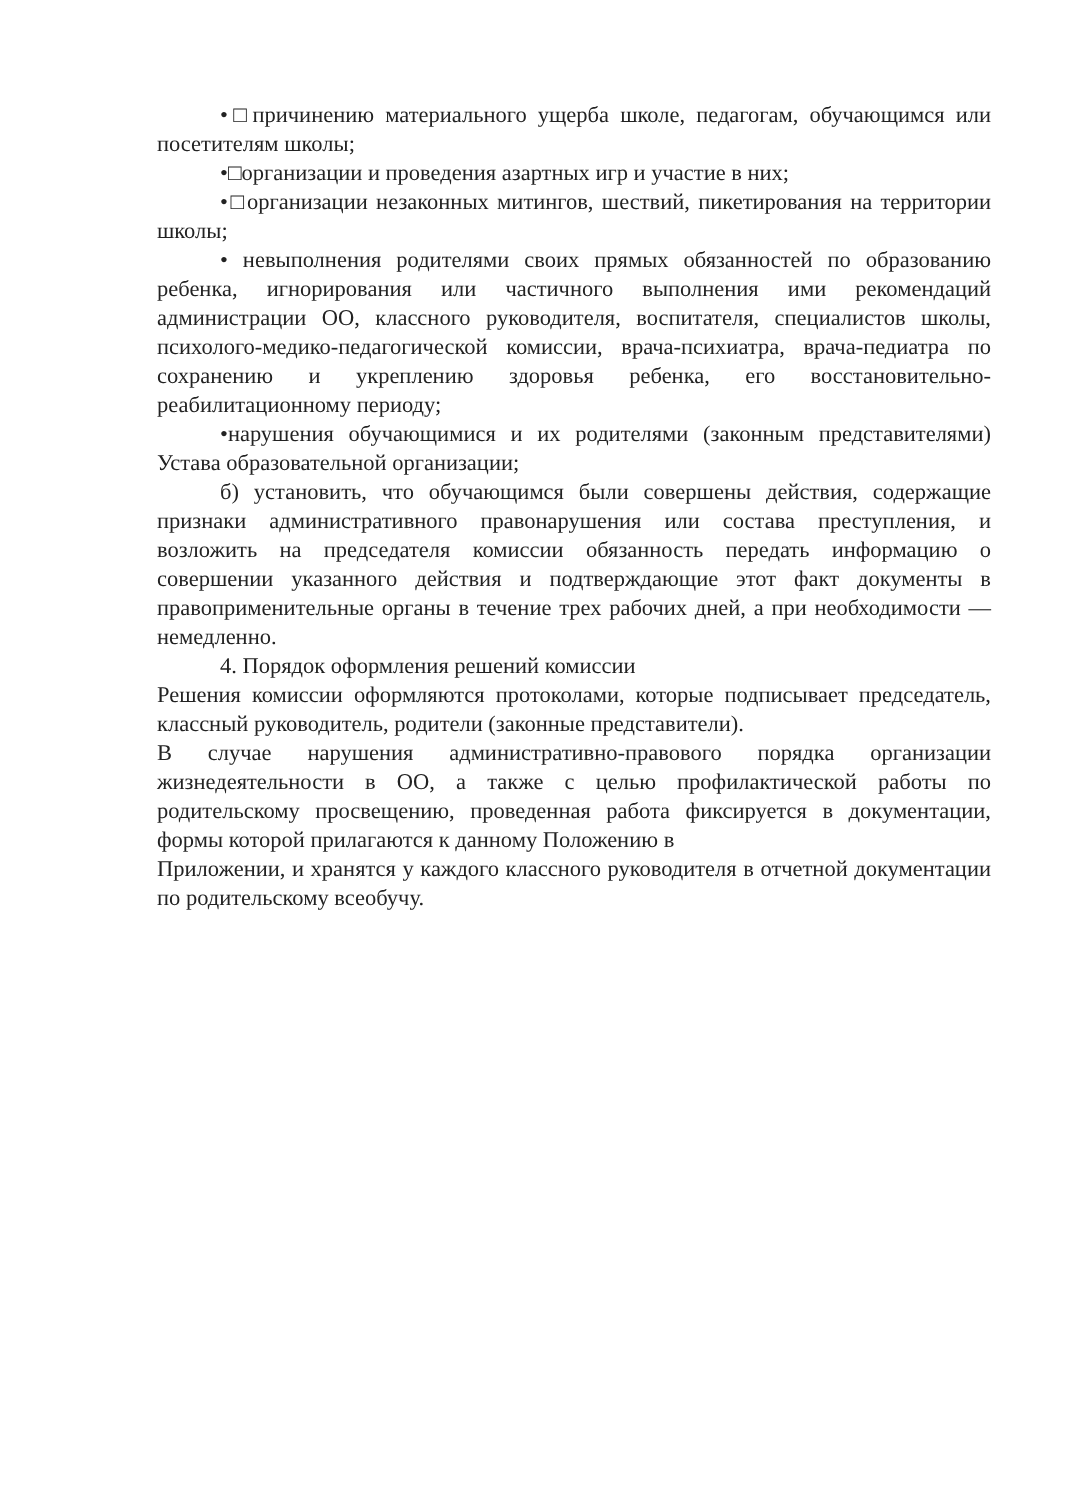•□причинению материального ущерба школе, педагогам, обучающимся или посетителям школы;
•□организации и проведения азартных игр и участие в них;
•□организации незаконных митингов, шествий, пикетирования на территории школы;
• невыполнения родителями своих прямых обязанностей по образованию ребенка, игнорирования или частичного выполнения ими рекомендаций администрации ОО, классного руководителя, воспитателя, специалистов школы, психолого-медико-педагогической комиссии, врача-психиатра, врача-педиатра по сохранению и укреплению здоровья ребенка, его восстановительно-реабилитационному периоду;
•нарушения обучающимися и их родителями (законным представителями) Устава образовательной организации;
б) установить, что обучающимся были совершены действия, содержащие признаки административного правонарушения или состава преступления, и возложить на председателя комиссии обязанность передать информацию о совершении указанного действия и подтверждающие этот факт документы в правоприменительные органы в течение трех рабочих дней, а при необходимости — немедленно.
4. Порядок оформления решений комиссии
Решения комиссии оформляются протоколами, которые подписывает председатель, классный руководитель, родители (законные представители).
В случае нарушения административно-правового порядка организации жизнедеятельности в ОО, а также с целью профилактической работы по родительскому просвещению, проведенная работа фиксируется в документации, формы которой прилагаются к данному Положению в
Приложении, и хранятся у каждого классного руководителя в отчетной документации по родительскому всеобучу.